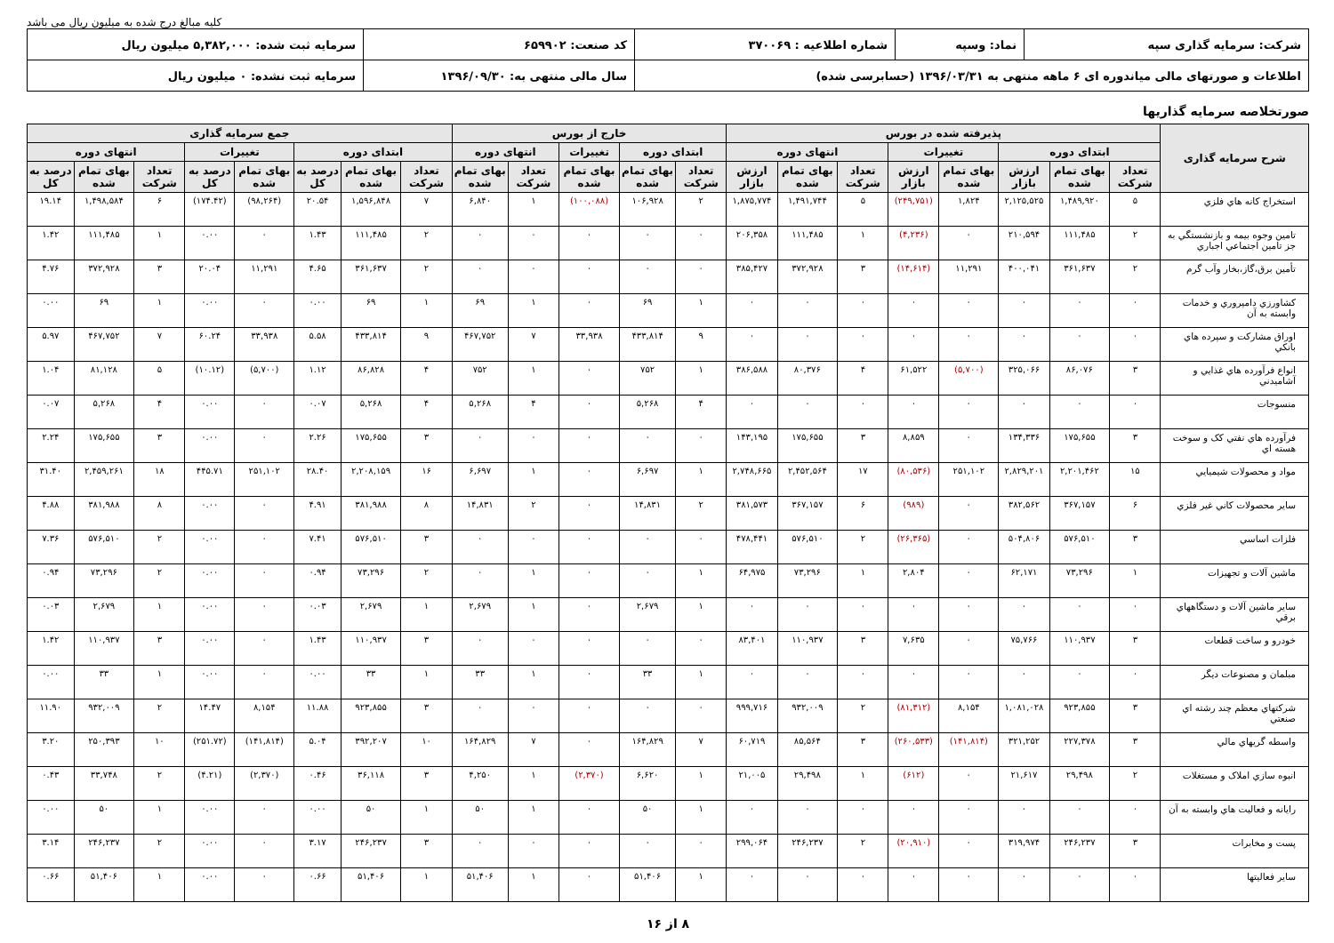کلیه مبالغ درج شده به میلیون ریال می باشد
| شرکت: سرمایه گذاری سپه | نماد: وسپه | شماره اطلاعیه : ۳۷۰۰۶۹ | کد صنعت: ۶۵۹۹۰۲ | سرمایه ثبت شده: ۵,۳۸۲,۰۰۰ میلیون ریال |
| اطلاعات و صورتهای مالی میاندوره ای ۶ ماهه منتهی به ۱۳۹۶/۰۳/۳۱ (حسابرسی شده) | | | سال مالی منتهی به: ۱۳۹۶/۰۹/۳۰ | سرمایه ثبت نشده: ۰ میلیون ریال |
صورتخلاصه سرمایه گذاریها
| شرح سرمایه گذاری | پذیرفته شده در بورس | | | | | | | | خارج از بورس | | | | | جمع سرمایه گذاری | | | | | | | |
| --- | --- | --- | --- | --- | --- | --- | --- | --- | --- | --- | --- | --- | --- | --- | --- | --- | --- | --- | --- | --- | --- |
| | ابتدای دوره | | | تغییرات | | انتهای دوره | | | ابتدای دوره | | تغییرات | انتهای دوره | | ابتدای دوره | | | تغییرات | | انتهای دوره | | |
| | تعداد شرکت | بهای تمام شده | ارزش بازار | بهای تمام شده | ارزش بازار | تعداد شرکت | بهای تمام شده | ارزش بازار | تعداد شرکت | بهای تمام شده | بهای تمام شده | تعداد شرکت | بهای تمام شده | تعداد شرکت | بهای تمام شده | درصد به کل | بهای تمام شده | درصد به کل | تعداد شرکت | بهای تمام شده | درصد به کل |
| استخراج کانه هاي فلزي | ۵ | ۱,۴۸۹,۹۲۰ | ۲,۱۲۵,۵۲۵ | ۱,۸۲۴ | (۲۴۹,۷۵۱) | ۵ | ۱,۴۹۱,۷۴۴ | ۱,۸۷۵,۷۷۴ | ۲ | ۱۰۶,۹۲۸ | (۱۰۰,۰۸۸) | ۱ | ۶,۸۴۰ | ۷ | ۱,۵۹۶,۸۴۸ | ۲۰.۵۴ | (۹۸,۲۶۴) | (۱۷۴.۴۲) | ۶ | ۱,۴۹۸,۵۸۴ | ۱۹.۱۴ |
| تامين وجوه بيمه و بازنشستگي به جز تامين اجتماعي اجباري | ۲ | ۱۱۱,۴۸۵ | ۲۱۰,۵۹۴ | ۰ | (۴,۲۳۶) | ۱ | ۱۱۱,۴۸۵ | ۲۰۶,۳۵۸ | ۰ | ۰ | ۰ | ۰ | ۰ | ۲ | ۱۱۱,۴۸۵ | ۱.۴۳ | ۰ | ۰.۰۰ | ۱ | ۱۱۱,۴۸۵ | ۱.۴۲ |
| تأمين برق،گاز،بخار وآب گرم | ۲ | ۳۶۱,۶۳۷ | ۴۰۰,۰۴۱ | ۱۱,۲۹۱ | (۱۴,۶۱۴) | ۳ | ۳۷۲,۹۲۸ | ۳۸۵,۴۲۷ | ۰ | ۰ | ۰ | ۰ | ۰ | ۲ | ۳۶۱,۶۳۷ | ۴.۶۵ | ۱۱,۲۹۱ | ۲۰.۰۴ | ۳ | ۳۷۲,۹۲۸ | ۴.۷۶ |
| کشاورزي دامپروري و خدمات وابسته به آن | ۰ | ۰ | ۰ | ۰ | ۰ | ۰ | ۰ | ۰ | ۱ | ۶۹ | ۰ | ۱ | ۶۹ | ۱ | ۶۹ | ۰.۰۰ | ۰ | ۰.۰۰ | ۱ | ۶۹ | ۰.۰۰ |
| اوراق مشارکت و سپرده هاي بانکي | ۰ | ۰ | ۰ | ۰ | ۰ | ۰ | ۰ | ۰ | ۹ | ۴۳۳,۸۱۴ | ۳۳,۹۳۸ | ۷ | ۴۶۷,۷۵۲ | ۹ | ۴۳۳,۸۱۴ | ۵.۵۸ | ۳۳,۹۳۸ | ۶۰.۲۴ | ۷ | ۴۶۷,۷۵۲ | ۵.۹۷ |
| انواع فرآورده هاي غذايي و آشاميدني | ۳ | ۸۶,۰۷۶ | ۳۲۵,۰۶۶ | (۵,۷۰۰) | ۶۱,۵۲۲ | ۴ | ۸۰,۳۷۶ | ۳۸۶,۵۸۸ | ۱ | ۷۵۲ | ۰ | ۱ | ۷۵۲ | ۴ | ۸۶,۸۲۸ | ۱.۱۲ | (۵,۷۰۰) | (۱۰.۱۲) | ۵ | ۸۱,۱۲۸ | ۱.۰۴ |
| منسوجات | ۰ | ۰ | ۰ | ۰ | ۰ | ۰ | ۰ | ۰ | ۴ | ۵,۲۶۸ | ۰ | ۴ | ۵,۲۶۸ | ۴ | ۵,۲۶۸ | ۰.۰۷ | ۰ | ۰.۰۰ | ۴ | ۵,۲۶۸ | ۰.۰۷ |
| فرآورده هاي نفتي کک و سوخت هسته اي | ۳ | ۱۷۵,۶۵۵ | ۱۳۴,۳۳۶ | ۰ | ۸,۸۵۹ | ۳ | ۱۷۵,۶۵۵ | ۱۴۳,۱۹۵ | ۰ | ۰ | ۰ | ۰ | ۰ | ۳ | ۱۷۵,۶۵۵ | ۲.۲۶ | ۰ | ۰.۰۰ | ۳ | ۱۷۵,۶۵۵ | ۲.۲۴ |
| مواد و محصولات شيميايي | ۱۵ | ۲,۲۰۱,۴۶۲ | ۲,۸۲۹,۲۰۱ | ۲۵۱,۱۰۲ | (۸۰,۵۳۶) | ۱۷ | ۲,۴۵۲,۵۶۴ | ۲,۷۴۸,۶۶۵ | ۱ | ۶,۶۹۷ | ۰ | ۱ | ۶,۶۹۷ | ۱۶ | ۲,۲۰۸,۱۵۹ | ۲۸.۴۰ | ۲۵۱,۱۰۲ | ۴۴۵.۷۱ | ۱۸ | ۲,۴۵۹,۲۶۱ | ۳۱.۴۰ |
| ساير محصولات کاني غير فلزي | ۶ | ۳۶۷,۱۵۷ | ۳۸۲,۵۶۲ | ۰ | (۹۸۹) | ۶ | ۳۶۷,۱۵۷ | ۳۸۱,۵۷۳ | ۲ | ۱۴,۸۳۱ | ۰ | ۲ | ۱۴,۸۳۱ | ۸ | ۳۸۱,۹۸۸ | ۴.۹۱ | ۰ | ۰.۰۰ | ۸ | ۳۸۱,۹۸۸ | ۴.۸۸ |
| فلزات اساسي | ۳ | ۵۷۶,۵۱۰ | ۵۰۴,۸۰۶ | ۰ | (۲۶,۳۶۵) | ۲ | ۵۷۶,۵۱۰ | ۴۷۸,۴۴۱ | ۰ | ۰ | ۰ | ۰ | ۰ | ۳ | ۵۷۶,۵۱۰ | ۷.۴۱ | ۰ | ۰.۰۰ | ۲ | ۵۷۶,۵۱۰ | ۷.۳۶ |
| ماشين آلات و تجهيزات | ۱ | ۷۳,۲۹۶ | ۶۲,۱۷۱ | ۰ | ۲,۸۰۴ | ۱ | ۷۳,۲۹۶ | ۶۴,۹۷۵ | ۱ | ۰ | ۰ | ۱ | ۰ | ۲ | ۷۳,۲۹۶ | ۰.۹۴ | ۰ | ۰.۰۰ | ۲ | ۷۳,۲۹۶ | ۰.۹۴ |
| ساير ماشين آلات و دستگاههاي برقي | ۰ | ۰ | ۰ | ۰ | ۰ | ۰ | ۰ | ۰ | ۱ | ۲,۶۷۹ | ۰ | ۱ | ۲,۶۷۹ | ۱ | ۲,۶۷۹ | ۰.۰۳ | ۰ | ۰.۰۰ | ۱ | ۲,۶۷۹ | ۰.۰۳ |
| خودرو و ساخت قطعات | ۳ | ۱۱۰,۹۳۷ | ۷۵,۷۶۶ | ۰ | ۷,۶۳۵ | ۳ | ۱۱۰,۹۳۷ | ۸۳,۴۰۱ | ۰ | ۰ | ۰ | ۰ | ۰ | ۳ | ۱۱۰,۹۳۷ | ۱.۴۳ | ۰ | ۰.۰۰ | ۳ | ۱۱۰,۹۳۷ | ۱.۴۲ |
| مبلمان و مصنوعات ديگر | ۰ | ۰ | ۰ | ۰ | ۰ | ۰ | ۰ | ۰ | ۱ | ۳۳ | ۰ | ۱ | ۳۳ | ۱ | ۳۳ | ۰.۰۰ | ۰ | ۰.۰۰ | ۱ | ۳۳ | ۰.۰۰ |
| شرکتهاي معظم چند رشته اي صنعتي | ۳ | ۹۲۳,۸۵۵ | ۱,۰۸۱,۰۲۸ | ۸,۱۵۴ | (۸۱,۳۱۲) | ۲ | ۹۳۲,۰۰۹ | ۹۹۹,۷۱۶ | ۰ | ۰ | ۰ | ۰ | ۰ | ۳ | ۹۲۳,۸۵۵ | ۱۱.۸۸ | ۸,۱۵۴ | ۱۴.۴۷ | ۲ | ۹۳۲,۰۰۹ | ۱۱.۹۰ |
| واسطه گريهاي مالي | ۳ | ۲۲۷,۳۷۸ | ۳۲۱,۲۵۲ | (۱۴۱,۸۱۴) | (۲۶۰,۵۳۳) | ۳ | ۸۵,۵۶۴ | ۶۰,۷۱۹ | ۷ | ۱۶۴,۸۲۹ | ۰ | ۷ | ۱۶۴,۸۲۹ | ۱۰ | ۳۹۲,۲۰۷ | ۵.۰۴ | (۱۴۱,۸۱۴) | (۲۵۱.۷۲) | ۱۰ | ۲۵۰,۳۹۳ | ۳.۲۰ |
| انبوه سازي املاک و مستغلات | ۲ | ۲۹,۴۹۸ | ۲۱,۶۱۷ | ۰ | (۶۱۲) | ۱ | ۲۹,۴۹۸ | ۲۱,۰۰۵ | ۱ | ۶,۶۲۰ | (۲,۳۷۰) | ۱ | ۴,۲۵۰ | ۳ | ۳۶,۱۱۸ | ۰.۴۶ | (۲,۳۷۰) | (۴.۲۱) | ۲ | ۳۳,۷۴۸ | ۰.۴۳ |
| رايانه و فعاليت هاي وابسته به آن | ۰ | ۰ | ۰ | ۰ | ۰ | ۰ | ۰ | ۰ | ۱ | ۵۰ | ۰ | ۱ | ۵۰ | ۱ | ۵۰ | ۰.۰۰ | ۰ | ۰.۰۰ | ۱ | ۵۰ | ۰.۰۰ |
| پست و مخابرات | ۳ | ۲۴۶,۲۳۷ | ۳۱۹,۹۷۴ | ۰ | (۲۰,۹۱۰) | ۲ | ۲۴۶,۲۳۷ | ۲۹۹,۰۶۴ | ۰ | ۰ | ۰ | ۰ | ۰ | ۳ | ۲۴۶,۲۳۷ | ۳.۱۷ | ۰ | ۰.۰۰ | ۲ | ۲۴۶,۲۳۷ | ۳.۱۴ |
| ساير فعاليتها | ۰ | ۰ | ۰ | ۰ | ۰ | ۰ | ۰ | ۰ | ۱ | ۵۱,۴۰۶ | ۰ | ۱ | ۵۱,۴۰۶ | ۱ | ۵۱,۴۰۶ | ۰.۶۶ | ۰ | ۰.۰۰ | ۱ | ۵۱,۴۰۶ | ۰.۶۶ |
۸ از ۱۶